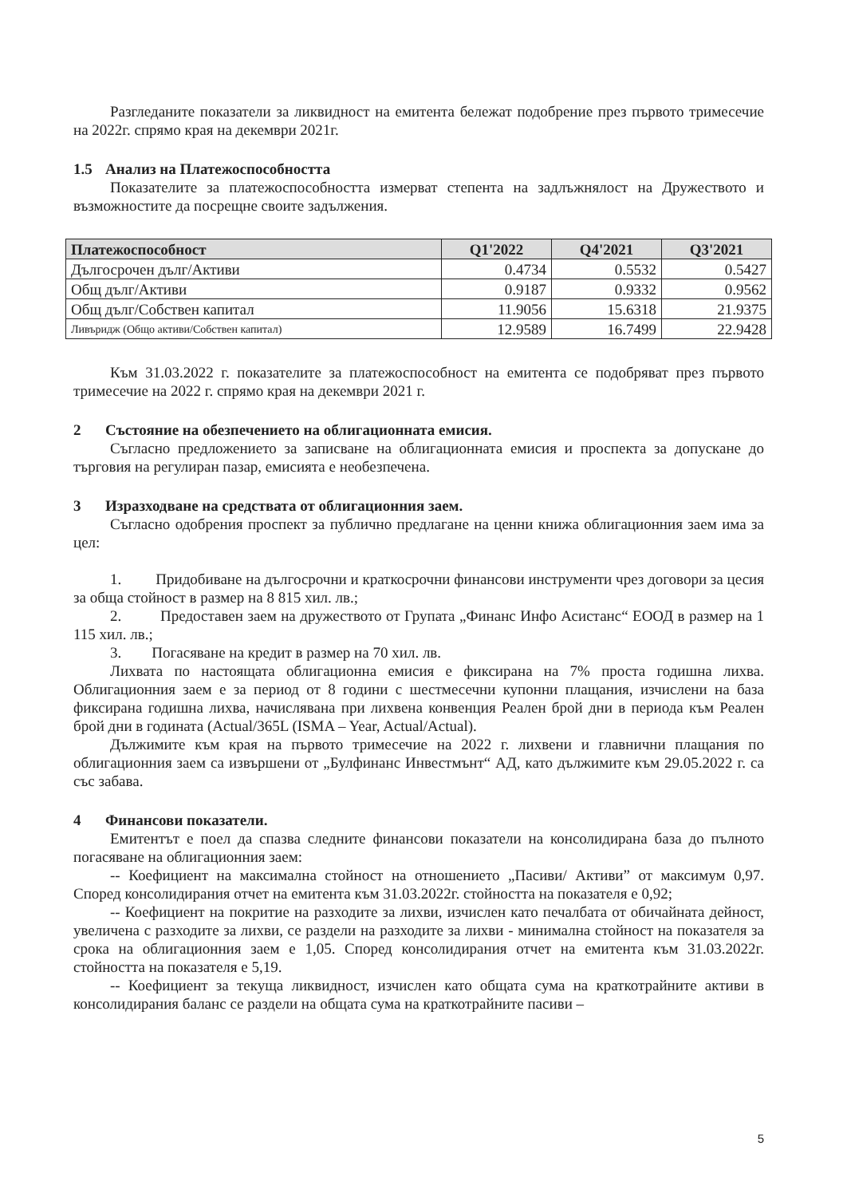Разгледаните показатели за ликвидност на емитента бележат подобрение през първото тримесечие на 2022г. спрямо края на декември 2021г.
1.5 Анализ на Платежоспособността
Показателите за платежоспособността измерват степента на задлъжнялост на Дружеството и възможностите да посрещне своите задължения.
| Платежоспособност | Q1'2022 | Q4'2021 | Q3'2021 |
| --- | --- | --- | --- |
| Дългосрочен дълг/Активи | 0.4734 | 0.5532 | 0.5427 |
| Общ дълг/Активи | 0.9187 | 0.9332 | 0.9562 |
| Общ дълг/Собствен капитал | 11.9056 | 15.6318 | 21.9375 |
| Ливъридж (Общо активи/Собствен капитал) | 12.9589 | 16.7499 | 22.9428 |
Към 31.03.2022 г. показателите за платежоспособност на емитента се подобряват през първото тримесечие на 2022 г. спрямо края на декември 2021 г.
2 Състояние на обезпечението на облигационната емисия.
Съгласно предложението за записване на облигационната емисия и проспекта за допускане до търговия на регулиран пазар, емисията е необезпечена.
3 Изразходване на средствата от облигационния заем.
Съгласно одобрения проспект за публично предлагане на ценни книжа облигационния заем има за цел:
1. Придобиване на дългосрочни и краткосрочни финансови инструменти чрез договори за цесия за обща стойност в размер на 8 815 хил. лв.;
2. Предоставен заем на дружеството от Групата „Финанс Инфо Асистанс“ ЕООД в размер на 1 115 хил. лв.;
3. Погасяване на кредит в размер на 70 хил. лв.
Лихвата по настоящата облигационна емисия е фиксирана на 7% проста годишна лихва. Облигационния заем е за период от 8 години с шестмесечни купонни плащания, изчислени на база фиксирана годишна лихва, начислявана при лихвена конвенция Реален брой дни в периода към Реален брой дни в годината (Actual/365L (ISMA – Year, Actual/Actual).
Дължимите към края на първото тримесечие на 2022 г. лихвени и главнични плащания по облигационния заем са извършени от „Булфинанс Инвестмънт“ АД, като дължимите към 29.05.2022 г. са със забава.
4 Финансови показатели.
Емитентът е поел да спазва следните финансови показатели на консолидирана база до пълното погасяване на облигационния заем:
-- Коефициент на максимална стойност на отношението „Пасиви/ Активи” от максимум 0,97. Според консолидирания отчет на емитента към 31.03.2022г. стойността на показателя е 0,92;
-- Коефициент на покритие на разходите за лихви, изчислен като печалбата от обичайната дейност, увеличена с разходите за лихви, се раздели на разходите за лихви - минимална стойност на показателя за срока на облигационния заем е 1,05. Според консолидирания отчет на емитента към 31.03.2022г. стойността на показателя е 5,19.
-- Коефициент за текуща ликвидност, изчислен като общата сума на краткотрайните активи в консолидирания баланс се раздели на общата сума на краткотрайните пасиви –
5